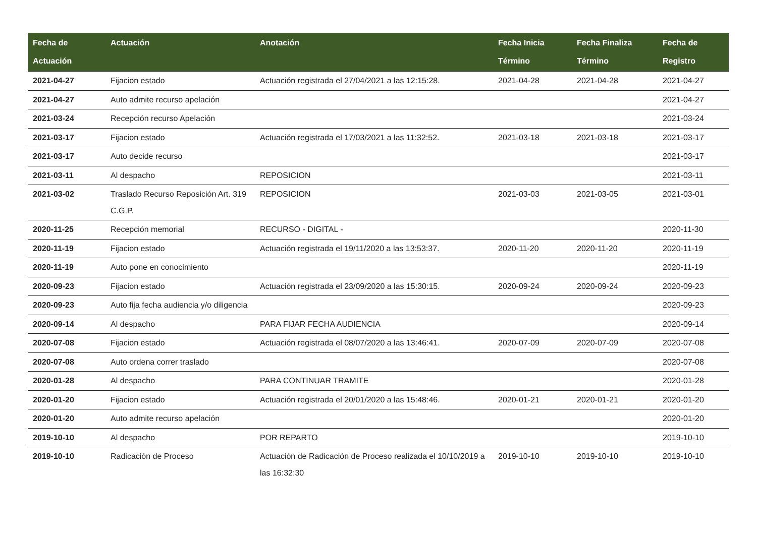| Fecha de Actuación | Actuación | Anotación | Fecha Inicia Término | Fecha Finaliza Término | Fecha de Registro |
| --- | --- | --- | --- | --- | --- |
| 2021-04-27 | Fijacion estado | Actuación registrada el 27/04/2021 a las 12:15:28. | 2021-04-28 | 2021-04-28 | 2021-04-27 |
| 2021-04-27 | Auto admite recurso apelación | | | | 2021-04-27 |
| 2021-03-24 | Recepción recurso Apelación | | | | 2021-03-24 |
| 2021-03-17 | Fijacion estado | Actuación registrada el 17/03/2021 a las 11:32:52. | 2021-03-18 | 2021-03-18 | 2021-03-17 |
| 2021-03-17 | Auto decide recurso | | | | 2021-03-17 |
| 2021-03-11 | Al despacho | REPOSICION | | | 2021-03-11 |
| 2021-03-02 | Traslado Recurso Reposición Art. 319 C.G.P. | REPOSICION | 2021-03-03 | 2021-03-05 | 2021-03-01 |
| 2020-11-25 | Recepción memorial | RECURSO - DIGITAL - | | | 2020-11-30 |
| 2020-11-19 | Fijacion estado | Actuación registrada el 19/11/2020 a las 13:53:37. | 2020-11-20 | 2020-11-20 | 2020-11-19 |
| 2020-11-19 | Auto pone en conocimiento | | | | 2020-11-19 |
| 2020-09-23 | Fijacion estado | Actuación registrada el 23/09/2020 a las 15:30:15. | 2020-09-24 | 2020-09-24 | 2020-09-23 |
| 2020-09-23 | Auto fija fecha audiencia y/o diligencia | | | | 2020-09-23 |
| 2020-09-14 | Al despacho | PARA FIJAR FECHA AUDIENCIA | | | 2020-09-14 |
| 2020-07-08 | Fijacion estado | Actuación registrada el 08/07/2020 a las 13:46:41. | 2020-07-09 | 2020-07-09 | 2020-07-08 |
| 2020-07-08 | Auto ordena correr traslado | | | | 2020-07-08 |
| 2020-01-28 | Al despacho | PARA CONTINUAR TRAMITE | | | 2020-01-28 |
| 2020-01-20 | Fijacion estado | Actuación registrada el 20/01/2020 a las 15:48:46. | 2020-01-21 | 2020-01-21 | 2020-01-20 |
| 2020-01-20 | Auto admite recurso apelación | | | | 2020-01-20 |
| 2019-10-10 | Al despacho | POR REPARTO | | | 2019-10-10 |
| 2019-10-10 | Radicación de Proceso | Actuación de Radicación de Proceso realizada el 10/10/2019 a las 16:32:30 | 2019-10-10 | 2019-10-10 | 2019-10-10 |